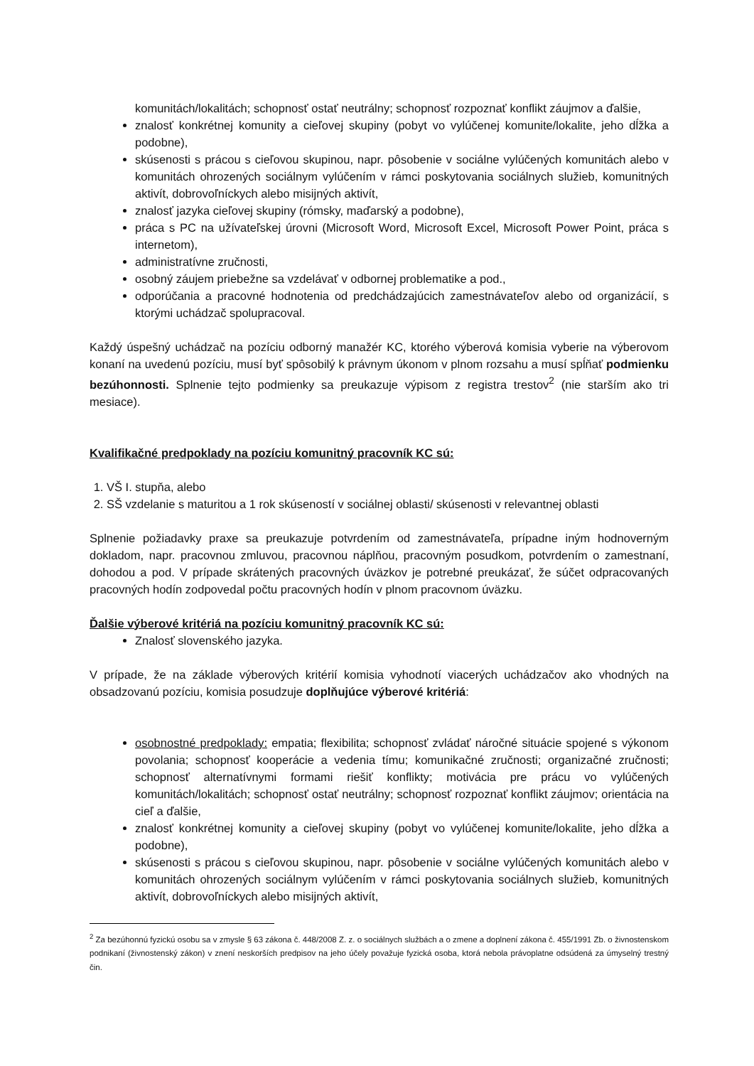komunitách/lokalitách; schopnosť ostať neutrálny; schopnosť rozpoznať konflikt záujmov a ďalšie,
znalosť konkrétnej komunity a cieľovej skupiny (pobyt vo vylúčenej komunite/lokalite, jeho dĺžka a podobne),
skúsenosti s prácou s cieľovou skupinou, napr. pôsobenie v sociálne vylúčených komunitách alebo v komunitách ohrozených sociálnym vylúčením v rámci poskytovania sociálnych služieb, komunitných aktivít, dobrovoľníckych alebo misijných aktivít,
znalosť jazyka cieľovej skupiny (rómsky, maďarský a podobne),
práca s PC na užívateľskej úrovni (Microsoft Word, Microsoft Excel, Microsoft Power Point, práca s internetom),
administratívne zručnosti,
osobný záujem priebežne sa vzdelávať v odbornej problematike a pod.,
odporúčania a pracovné hodnotenia od predchádzajúcich zamestnávateľov alebo od organizácií, s ktorými uchádzač spolupracoval.
Každý úspešný uchádzač na pozíciu odborný manažér KC, ktorého výberová komisia vyberie na výberovom konaní na uvedenú pozíciu, musí byť spôsobilý k právnym úkonom v plnom rozsahu a musí spĺňať podmienku bezúhonnosti. Splnenie tejto podmienky sa preukazuje výpisom z registra trestov<sup>2</sup> (nie starším ako tri mesiace).
Kvalifikačné predpoklady na pozíciu komunitný pracovník KC sú:
1. VŠ I. stupňa, alebo
2. SŠ vzdelanie s maturitou a 1 rok skúseností v sociálnej oblasti/ skúsenosti v relevantnej oblasti
Splnenie požiadavky praxe sa preukazuje potvrdením od zamestnávateľa, prípadne iným hodnoverným dokladom, napr. pracovnou zmluvou, pracovnou náplňou, pracovným posudkom, potvrdením o zamestnaní, dohodou a pod. V prípade skrátených pracovných úväzkov je potrebné preukázať, že súčet odpracovaných pracovných hodín zodpovedal počtu pracovných hodín v plnom pracovnom úväzku.
Ďalšie výberové kritériá na pozíciu komunitný pracovník KC sú:
Znalosť slovenského jazyka.
V prípade, že na základe výberových kritérií komisia vyhodnotí viacerých uchádzačov ako vhodných na obsadzovanú pozíciu, komisia posudzuje doplňujúce výberové kritériá:
osobnostné predpoklady: empatia; flexibilita; schopnosť zvládať náročné situácie spojené s výkonom povolania; schopnosť kooperácie a vedenia tímu; komunikačné zručnosti; organizačné zručnosti; schopnosť alternatívnymi formami riešiť konflikty; motivácia pre prácu vo vylúčených komunitách/lokalitách; schopnosť ostať neutrálny; schopnosť rozpoznať konflikt záujmov; orientácia na cieľ a ďalšie,
znalosť konkrétnej komunity a cieľovej skupiny (pobyt vo vylúčenej komunite/lokalite, jeho dĺžka a podobne),
skúsenosti s prácou s cieľovou skupinou, napr. pôsobenie v sociálne vylúčených komunitách alebo v komunitách ohrozených sociálnym vylúčením v rámci poskytovania sociálnych služieb, komunitných aktivít, dobrovoľníckych alebo misijných aktivít,
<sup>2</sup> Za bezúhonnú fyzickú osobu sa v zmysle § 63 zákona č. 448/2008 Z. z. o sociálnych službách a o zmene a doplnení zákona č. 455/1991 Zb. o živnostenskom podnikaní (živnostenský zákon) v znení neskorších predpisov na jeho účely považuje fyzická osoba, ktorá nebola právoplatne odsúdená za úmyselný trestný čin.